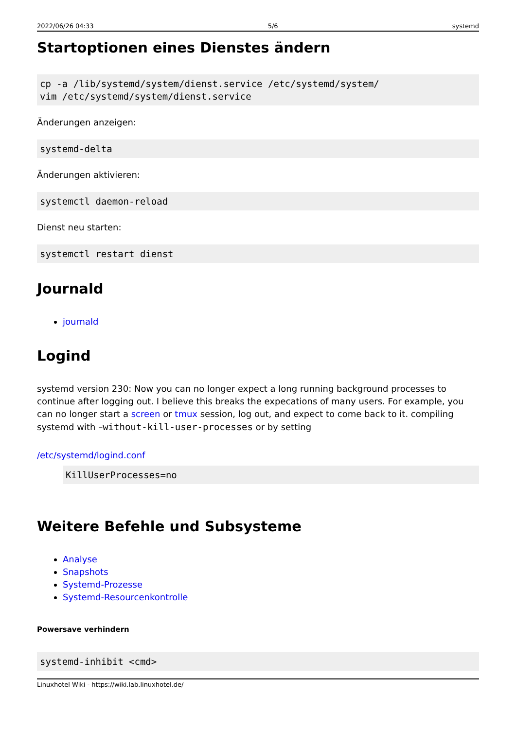2022/06/26 04:33 5/6 systemd
Startoptionen eines Dienstes ändern
cp -a /lib/systemd/system/dienst.service /etc/systemd/system/
vim /etc/systemd/system/dienst.service
Änderungen anzeigen:
systemd-delta
Änderungen aktivieren:
systemctl daemon-reload
Dienst neu starten:
systemctl restart dienst
Journald
journald
Logind
systemd version 230: Now you can no longer expect a long running background processes to continue after logging out. I believe this breaks the expecations of many users. For example, you can no longer start a screen or tmux session, log out, and expect to come back to it. compiling systemd with –without-kill-user-processes or by setting
/etc/systemd/logind.conf
KillUserProcesses=no
Weitere Befehle und Subsysteme
Analyse
Snapshots
Systemd-Prozesse
Systemd-Resourcenkontrolle
Powersave verhindern
systemd-inhibit <cmd>
Linuxhotel Wiki - https://wiki.lab.linuxhotel.de/